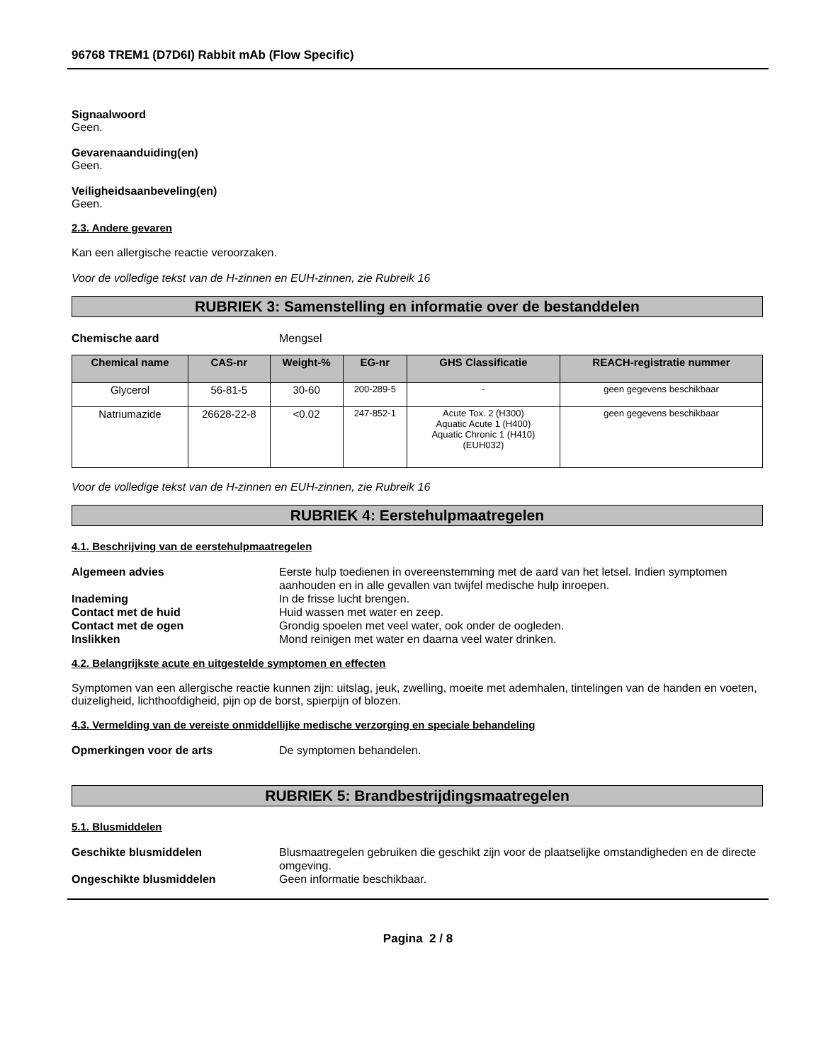96768 TREM1 (D7D6I) Rabbit mAb (Flow Specific)
Signaalwoord
Geen.
Gevarenaanduiding(en)
Geen.
Veiligheidsaanbeveling(en)
Geen.
2.3. Andere gevaren
Kan een allergische reactie veroorzaken.
Voor de volledige tekst van de H-zinnen en EUH-zinnen, zie Rubreik 16
RUBRIEK 3: Samenstelling en informatie over de bestanddelen
Chemische aard Mengsel
| Chemical name | CAS-nr | Weight-% | EG-nr | GHS Classificatie | REACH-registratie nummer |
| --- | --- | --- | --- | --- | --- |
| Glycerol | 56-81-5 | 30-60 | 200-289-5 | - | geen gegevens beschikbaar |
| Natriumazide | 26628-22-8 | <0.02 | 247-852-1 | Acute Tox. 2 (H300) Aquatic Acute 1 (H400) Aquatic Chronic 1 (H410) (EUH032) | geen gegevens beschikbaar |
Voor de volledige tekst van de H-zinnen en EUH-zinnen, zie Rubreik 16
RUBRIEK 4: Eerstehulpmaatregelen
4.1. Beschrijving van de eerstehulpmaatregelen
Algemeen advies Eerste hulp toedienen in overeenstemming met de aard van het letsel. Indien symptomen aanhouden en in alle gevallen van twijfel medische hulp inroepen.
Inademing In de frisse lucht brengen.
Contact met de huid Huid wassen met water en zeep.
Contact met de ogen Grondig spoelen met veel water, ook onder de oogleden.
Inslikken Mond reinigen met water en daarna veel water drinken.
4.2. Belangrijkste acute en uitgestelde symptomen en effecten
Symptomen van een allergische reactie kunnen zijn: uitslag, jeuk, zwelling, moeite met ademhalen, tintelingen van de handen en voeten, duizeligheid, lichthoofdigheid, pijn op de borst, spierpijn of blozen.
4.3. Vermelding van de vereiste onmiddellijke medische verzorging en speciale behandeling
Opmerkingen voor de arts De symptomen behandelen.
RUBRIEK 5: Brandbestrijdingsmaatregelen
5.1. Blusmiddelen
Geschikte blusmiddelen Blusmaatregelen gebruiken die geschikt zijn voor de plaatselijke omstandigheden en de directe omgeving.
Ongeschikte blusmiddelen Geen informatie beschikbaar.
Pagina 2 / 8